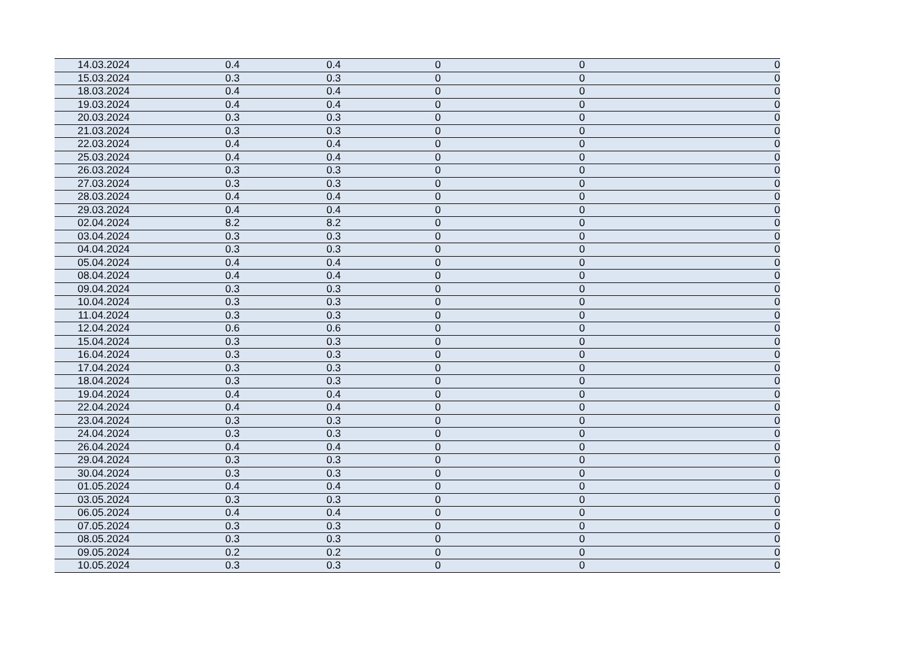| 14.03.2024 | 0.4 | 0.4 | 0 | 0 | 0 |
| 15.03.2024 | 0.3 | 0.3 | 0 | 0 | 0 |
| 18.03.2024 | 0.4 | 0.4 | 0 | 0 | 0 |
| 19.03.2024 | 0.4 | 0.4 | 0 | 0 | 0 |
| 20.03.2024 | 0.3 | 0.3 | 0 | 0 | 0 |
| 21.03.2024 | 0.3 | 0.3 | 0 | 0 | 0 |
| 22.03.2024 | 0.4 | 0.4 | 0 | 0 | 0 |
| 25.03.2024 | 0.4 | 0.4 | 0 | 0 | 0 |
| 26.03.2024 | 0.3 | 0.3 | 0 | 0 | 0 |
| 27.03.2024 | 0.3 | 0.3 | 0 | 0 | 0 |
| 28.03.2024 | 0.4 | 0.4 | 0 | 0 | 0 |
| 29.03.2024 | 0.4 | 0.4 | 0 | 0 | 0 |
| 02.04.2024 | 8.2 | 8.2 | 0 | 0 | 0 |
| 03.04.2024 | 0.3 | 0.3 | 0 | 0 | 0 |
| 04.04.2024 | 0.3 | 0.3 | 0 | 0 | 0 |
| 05.04.2024 | 0.4 | 0.4 | 0 | 0 | 0 |
| 08.04.2024 | 0.4 | 0.4 | 0 | 0 | 0 |
| 09.04.2024 | 0.3 | 0.3 | 0 | 0 | 0 |
| 10.04.2024 | 0.3 | 0.3 | 0 | 0 | 0 |
| 11.04.2024 | 0.3 | 0.3 | 0 | 0 | 0 |
| 12.04.2024 | 0.6 | 0.6 | 0 | 0 | 0 |
| 15.04.2024 | 0.3 | 0.3 | 0 | 0 | 0 |
| 16.04.2024 | 0.3 | 0.3 | 0 | 0 | 0 |
| 17.04.2024 | 0.3 | 0.3 | 0 | 0 | 0 |
| 18.04.2024 | 0.3 | 0.3 | 0 | 0 | 0 |
| 19.04.2024 | 0.4 | 0.4 | 0 | 0 | 0 |
| 22.04.2024 | 0.4 | 0.4 | 0 | 0 | 0 |
| 23.04.2024 | 0.3 | 0.3 | 0 | 0 | 0 |
| 24.04.2024 | 0.3 | 0.3 | 0 | 0 | 0 |
| 26.04.2024 | 0.4 | 0.4 | 0 | 0 | 0 |
| 29.04.2024 | 0.3 | 0.3 | 0 | 0 | 0 |
| 30.04.2024 | 0.3 | 0.3 | 0 | 0 | 0 |
| 01.05.2024 | 0.4 | 0.4 | 0 | 0 | 0 |
| 03.05.2024 | 0.3 | 0.3 | 0 | 0 | 0 |
| 06.05.2024 | 0.4 | 0.4 | 0 | 0 | 0 |
| 07.05.2024 | 0.3 | 0.3 | 0 | 0 | 0 |
| 08.05.2024 | 0.3 | 0.3 | 0 | 0 | 0 |
| 09.05.2024 | 0.2 | 0.2 | 0 | 0 | 0 |
| 10.05.2024 | 0.3 | 0.3 | 0 | 0 | 0 |